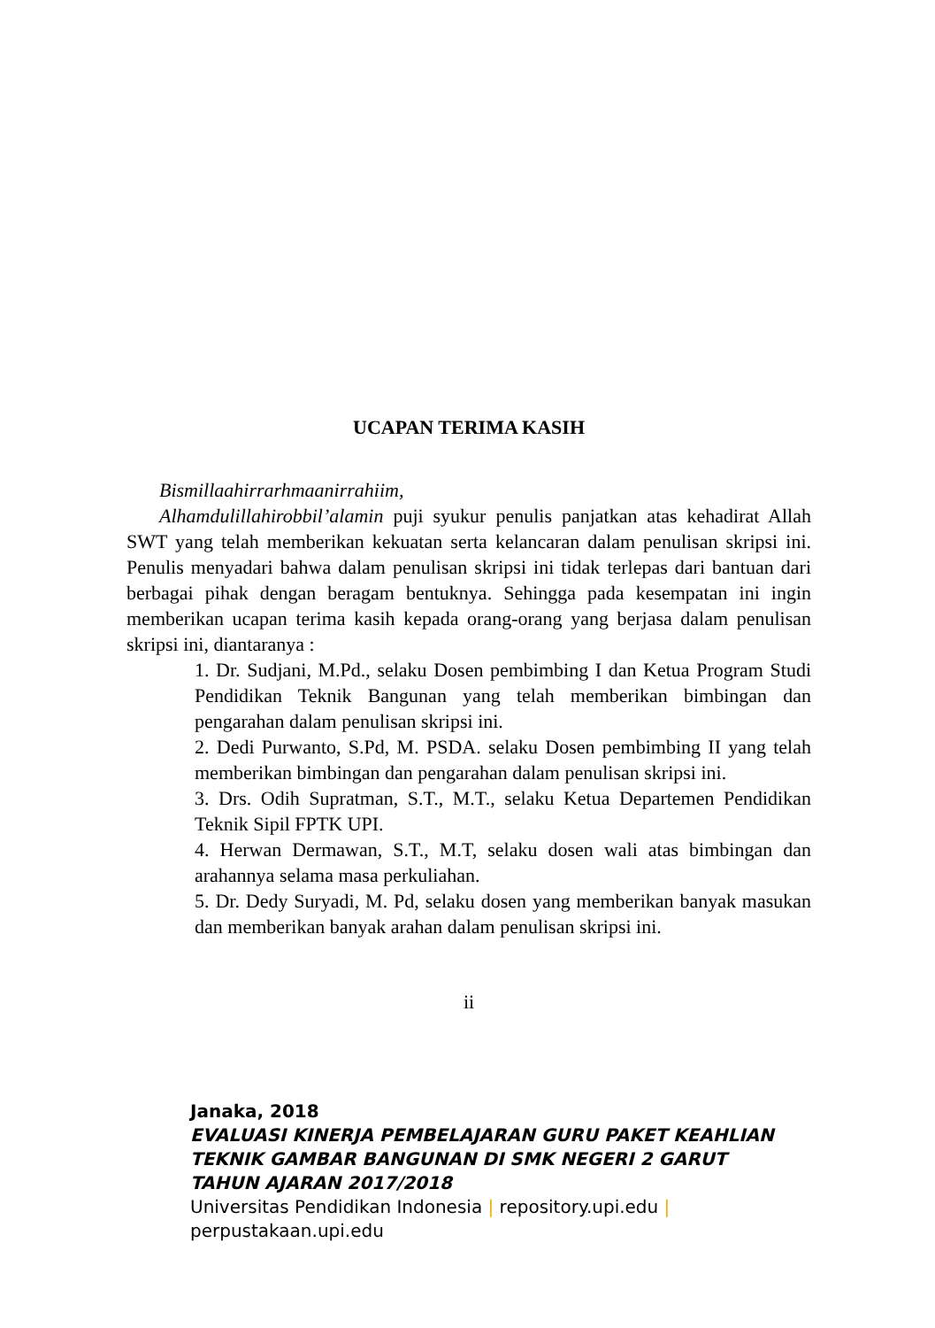UCAPAN TERIMA KASIH
Bismillaahirrarhmaanirrahiim,
Alhamdulillahirobbil’alamin puji syukur penulis panjatkan atas kehadirat Allah SWT yang telah memberikan kekuatan serta kelancaran dalam penulisan skripsi ini. Penulis menyadari bahwa dalam penulisan skripsi ini tidak terlepas dari bantuan dari berbagai pihak dengan beragam bentuknya. Sehingga pada kesempatan ini ingin memberikan ucapan terima kasih kepada orang-orang yang berjasa dalam penulisan skripsi ini, diantaranya :
1. Dr. Sudjani, M.Pd., selaku Dosen pembimbing I dan Ketua Program Studi Pendidikan Teknik Bangunan yang telah memberikan bimbingan dan pengarahan dalam penulisan skripsi ini.
2. Dedi Purwanto, S.Pd, M. PSDA. selaku Dosen pembimbing II yang telah memberikan bimbingan dan pengarahan dalam penulisan skripsi ini.
3. Drs. Odih Supratman, S.T., M.T., selaku Ketua Departemen Pendidikan Teknik Sipil FPTK UPI.
4. Herwan Dermawan, S.T., M.T, selaku dosen wali atas bimbingan dan arahannya selama masa perkuliahan.
5. Dr. Dedy Suryadi, M. Pd, selaku dosen yang memberikan banyak masukan dan memberikan banyak arahan dalam penulisan skripsi ini.
ii
Janaka, 2018
EVALUASI KINERJA PEMBELAJARAN GURU PAKET KEAHLIAN TEKNIK GAMBAR BANGUNAN DI SMK NEGERI 2 GARUT TAHUN AJARAN 2017/2018
Universitas Pendidikan Indonesia | repository.upi.edu | perpustakaan.upi.edu